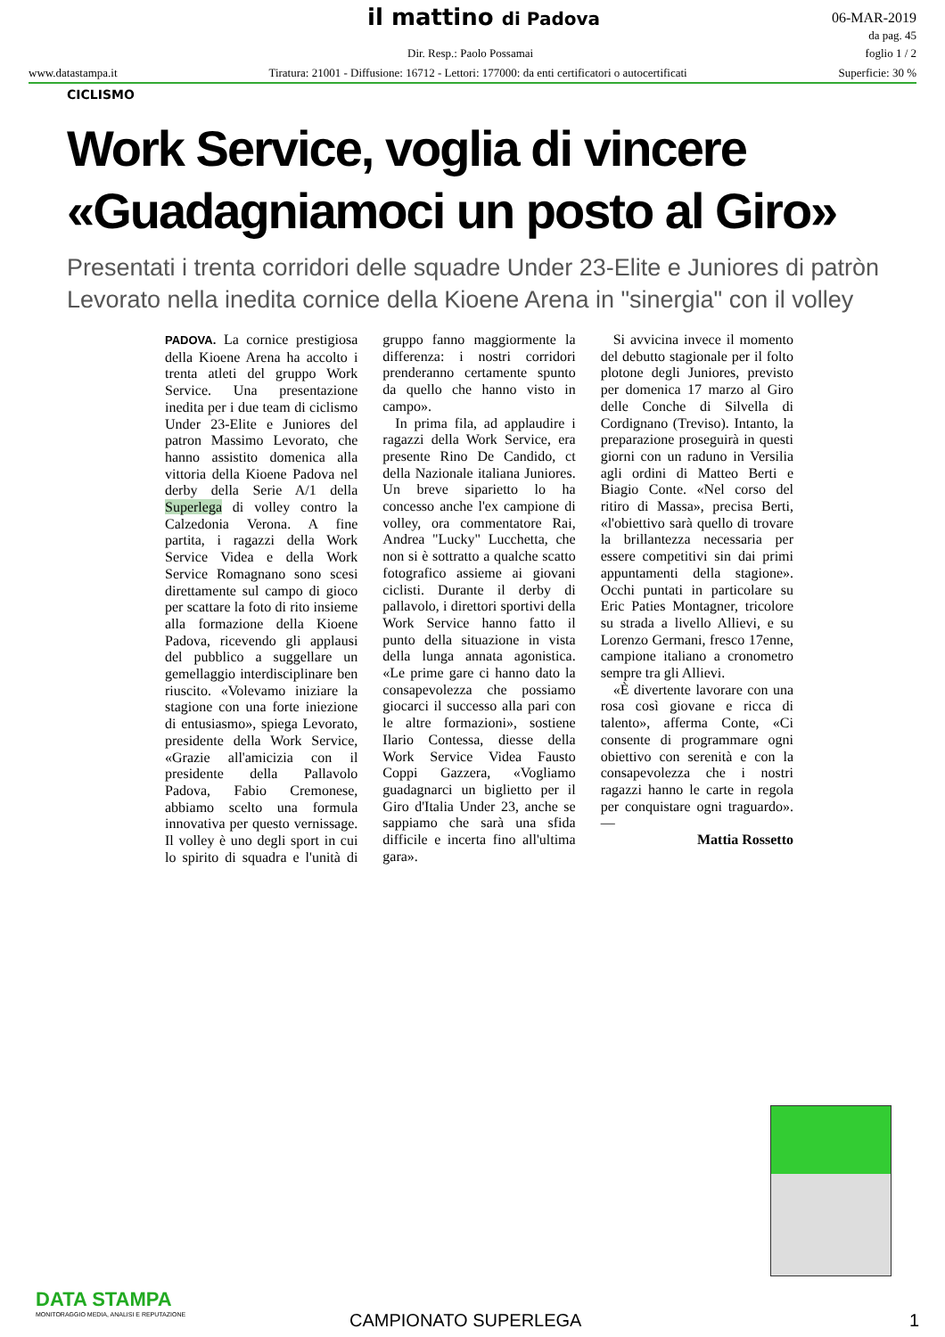il mattino di Padova
06-MAR-2019
da pag. 45
foglio 1 / 2
Dir. Resp.: Paolo Possamai
www.datastampa.it Tiratura: 21001 - Diffusione: 16712 - Lettori: 177000: da enti certificatori o autocertificati Superficie: 30 %
CICLISMO
Work Service, voglia di vincere
«Guadagniamoci un posto al Giro»
Presentati i trenta corridori delle squadre Under 23-Elite e Juniores di patròn Levorato nella inedita cornice della Kioene Arena in "sinergia" con il volley
PADOVA. La cornice prestigiosa della Kioene Arena ha accolto i trenta atleti del gruppo Work Service. Una presentazione inedita per i due team di ciclismo Under 23-Elite e Juniores del patron Massimo Levorato, che hanno assistito domenica alla vittoria della Kioene Padova nel derby della Serie A/1 della Superlega di volley contro la Calzedonia Verona. A fine partita, i ragazzi della Work Service Videa e della Work Service Romagnano sono scesi direttamente sul campo di gioco per scattare la foto di rito insieme alla formazione della Kioene Padova, ricevendo gli applausi del pubblico a suggellare un gemellaggio interdisciplinare ben riuscito. «Volevamo iniziare la stagione con una forte iniezione di entusiasmo», spiega Levorato, presidente della Work Service, «Grazie all'amicizia con il presidente della Pallavolo Padova, Fabio Cremonese, abbiamo scelto una formula innovativa per questo vernissage. Il volley è uno degli sport in cui lo spirito di squadra e l'unità di gruppo fanno maggiormente la differenza: i nostri corridori prenderanno certamente spunto da quello che hanno visto in campo».
In prima fila, ad applaudire i ragazzi della Work Service, era presente Rino De Candido, ct della Nazionale italiana Juniores. Un breve siparietto lo ha concesso anche l'ex campione di volley, ora commentatore Rai, Andrea "Lucky" Lucchetta, che non si è sottratto a qualche scatto fotografico assieme ai giovani ciclisti. Durante il derby di pallavolo, i direttori sportivi della Work Service hanno fatto il punto della situazione in vista della lunga annata agonistica. «Le prime gare ci hanno dato la consapevolezza che possiamo giocarci il successo alla pari con le altre formazioni», sostiene Ilario Contessa, diesse della Work Service Videa Fausto Coppi Gazzera, «Vogliamo guadagnarci un biglietto per il Giro d'Italia Under 23, anche se sappiamo che sarà una sfida difficile e incerta fino all'ultima gara».
Si avvicina invece il momento del debutto stagionale per il folto plotone degli Juniores, previsto per domenica 17 marzo al Giro delle Conche di Silvella di Cordignano (Treviso). Intanto, la preparazione proseguirà in questi giorni con un raduno in Versilia agli ordini di Matteo Berti e Biagio Conte. «Nel corso del ritiro di Massa», precisa Berti, «l'obiettivo sarà quello di trovare la brillantezza necessaria per essere competitivi sin dai primi appuntamenti della stagione». Occhi puntati in particolare su Eric Paties Montagner, tricolore su strada a livello Allievi, e su Lorenzo Germani, fresco 17enne, campione italiano a cronometro sempre tra gli Allievi.
«È divertente lavorare con una rosa così giovane e ricca di talento», afferma Conte, «Ci consente di programmare ogni obiettivo con serenità e con la consapevolezza che i nostri ragazzi hanno le carte in regola per conquistare ogni traguardo». —
Mattia Rossetto
DATA STAMPA
MONITORAGGIO MEDIA, ANALISI E REPUTAZIONE
CAMPIONATO SUPERLEGA 1